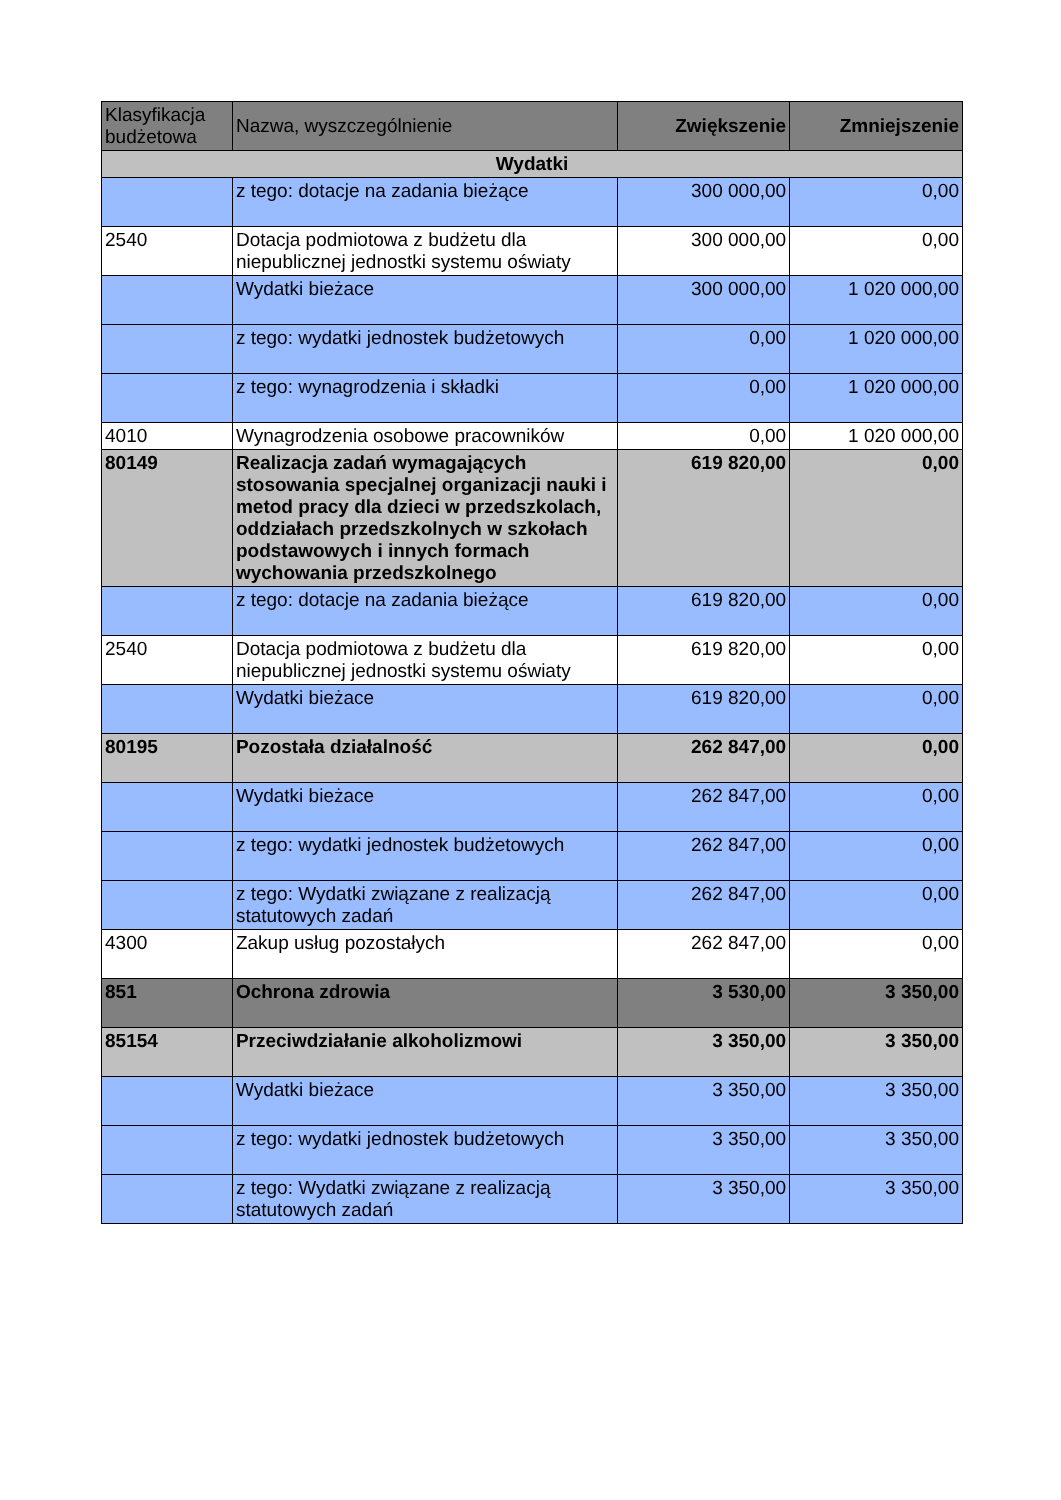| Klasyfikacja budżetowa | Nazwa, wyszczególnienie | Zwiększenie | Zmniejszenie |
| --- | --- | --- | --- |
| Wydatki | | | |
| | z tego: dotacje na zadania bieżące | 300 000,00 | 0,00 |
| 2540 | Dotacja podmiotowa z budżetu dla niepublicznej jednostki systemu oświaty | 300 000,00 | 0,00 |
| | Wydatki bieżace | 300 000,00 | 1 020 000,00 |
| | z tego: wydatki jednostek budżetowych | 0,00 | 1 020 000,00 |
| | z tego: wynagrodzenia i składki | 0,00 | 1 020 000,00 |
| 4010 | Wynagrodzenia osobowe pracowników | 0,00 | 1 020 000,00 |
| 80149 | Realizacja zadań wymagających stosowania specjalnej organizacji nauki i metod pracy dla dzieci w przedszkolach, oddziałach przedszkolnych w szkołach podstawowych i innych formach wychowania przedszkolnego | 619 820,00 | 0,00 |
| | z tego: dotacje na zadania bieżące | 619 820,00 | 0,00 |
| 2540 | Dotacja podmiotowa z budżetu dla niepublicznej jednostki systemu oświaty | 619 820,00 | 0,00 |
| | Wydatki bieżace | 619 820,00 | 0,00 |
| 80195 | Pozostała działalność | 262 847,00 | 0,00 |
| | Wydatki bieżace | 262 847,00 | 0,00 |
| | z tego: wydatki jednostek budżetowych | 262 847,00 | 0,00 |
| | z tego: Wydatki związane z realizacją statutowych zadań | 262 847,00 | 0,00 |
| 4300 | Zakup usług pozostałych | 262 847,00 | 0,00 |
| 851 | Ochrona zdrowia | 3 530,00 | 3 350,00 |
| 85154 | Przeciwdziałanie alkoholizmowi | 3 350,00 | 3 350,00 |
| | Wydatki bieżace | 3 350,00 | 3 350,00 |
| | z tego: wydatki jednostek budżetowych | 3 350,00 | 3 350,00 |
| | z tego: Wydatki związane z realizacją statutowych zadań | 3 350,00 | 3 350,00 |